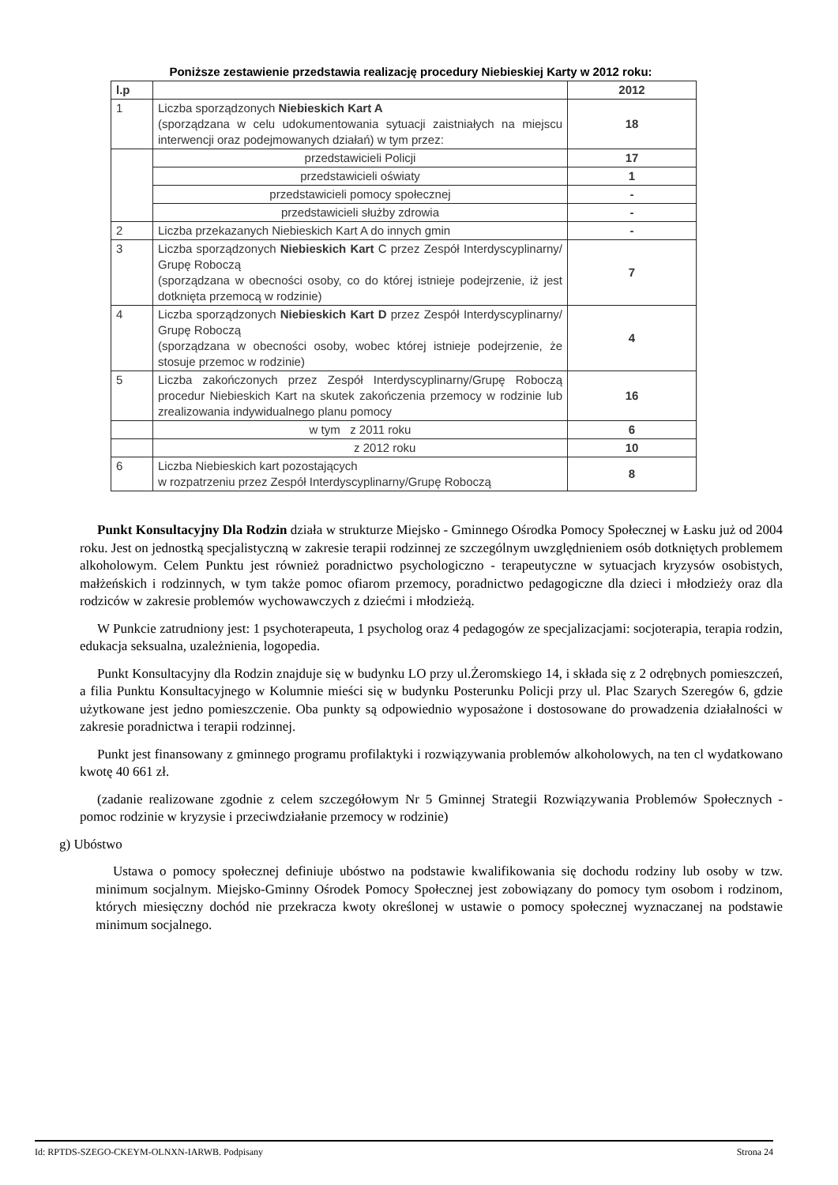Poniższe zestawienie przedstawia realizację procedury Niebieskiej Karty w 2012 roku:
| l.p | | 2012 |
| 1 | Liczba sporządzonych Niebieskich Kart A (sporządzana w celu udokumentowania sytuacji zaistniałych na miejscu interwencji oraz podejmowanych działań) w tym przez: | 18 |
| | przedstawicieli Policji | 17 |
| | przedstawicieli oświaty | 1 |
| | przedstawicieli pomocy społecznej | - |
| | przedstawicieli służby zdrowia | - |
| 2 | Liczba przekazanych Niebieskich Kart A do innych gmin | - |
| 3 | Liczba sporządzonych Niebieskich Kart C przez Zespół Interdyscyplinarny/ Grupę Roboczą (sporządzana w obecności osoby, co do której istnieje podejrzenie, iż jest dotknięta przemocą w rodzinie) | 7 |
| 4 | Liczba sporządzonych Niebieskich Kart D przez Zespół Interdyscyplinarny/ Grupę Roboczą (sporządzana w obecności osoby, wobec której istnieje podejrzenie, że stosuje przemoc w rodzinie) | 4 |
| 5 | Liczba zakończonych przez Zespół Interdyscyplinarny/Grupę Roboczą procedur Niebieskich Kart na skutek zakończenia przemocy w rodzinie lub zrealizowania indywidualnego planu pomocy | 16 |
| | w tym z 2011 roku | 6 |
| | z 2012 roku | 10 |
| 6 | Liczba Niebieskich kart pozostających w rozpatrzeniu przez Zespół Interdyscyplinarny/Grupę Roboczą | 8 |
Punkt Konsultacyjny Dla Rodzin działa w strukturze Miejsko - Gminnego Ośrodka Pomocy Społecznej w Łasku już od 2004 roku. Jest on jednostką specjalistyczną w zakresie terapii rodzinnej ze szczególnym uwzględnieniem osób dotkniętych problemem alkoholowym. Celem Punktu jest również poradnictwo psychologiczno - terapeutyczne w sytuacjach kryzysów osobistych, małżeńskich i rodzinnych, w tym także pomoc ofiarom przemocy, poradnictwo pedagogiczne dla dzieci i młodzieży oraz dla rodziców w zakresie problemów wychowawczych z dziećmi i młodzieżą.
W Punkcie zatrudniony jest: 1 psychoterapeuta, 1 psycholog oraz 4 pedagogów ze specjalizacjami: socjoterapia, terapia rodzin, edukacja seksualna, uzależnienia, logopedia.
Punkt Konsultacyjny dla Rodzin znajduje się w budynku LO przy ul.Żeromskiego 14, i składa się z 2 odrębnych pomieszczeń, a filia Punktu Konsultacyjnego w Kolumnie mieści się w budynku Posterunku Policji przy ul. Plac Szarych Szeregów 6, gdzie użytkowane jest jedno pomieszczenie. Oba punkty są odpowiednio wyposażone i dostosowane do prowadzenia działalności w zakresie poradnictwa i terapii rodzinnej.
Punkt jest finansowany z gminnego programu profilaktyki i rozwiązywania problemów alkoholowych, na ten cl wydatkowano kwotę 40 661 zł.
(zadanie realizowane zgodnie z celem szczegółowym Nr 5 Gminnej Strategii Rozwiązywania Problemów Społecznych - pomoc rodzinie w kryzysie i przeciwdziałanie przemocy w rodzinie)
g) Ubóstwo
Ustawa o pomocy społecznej definiuje ubóstwo na podstawie kwalifikowania się dochodu rodziny lub osoby w tzw. minimum socjalnym. Miejsko-Gminny Ośrodek Pomocy Społecznej jest zobowiązany do pomocy tym osobom i rodzinom, których miesięczny dochód nie przekracza kwoty określonej w ustawie o pomocy społecznej wyznaczanej na podstawie minimum socjalnego.
Id: RPTDS-SZEGO-CKEYM-OLNXN-IARWB. Podpisany Strona 24